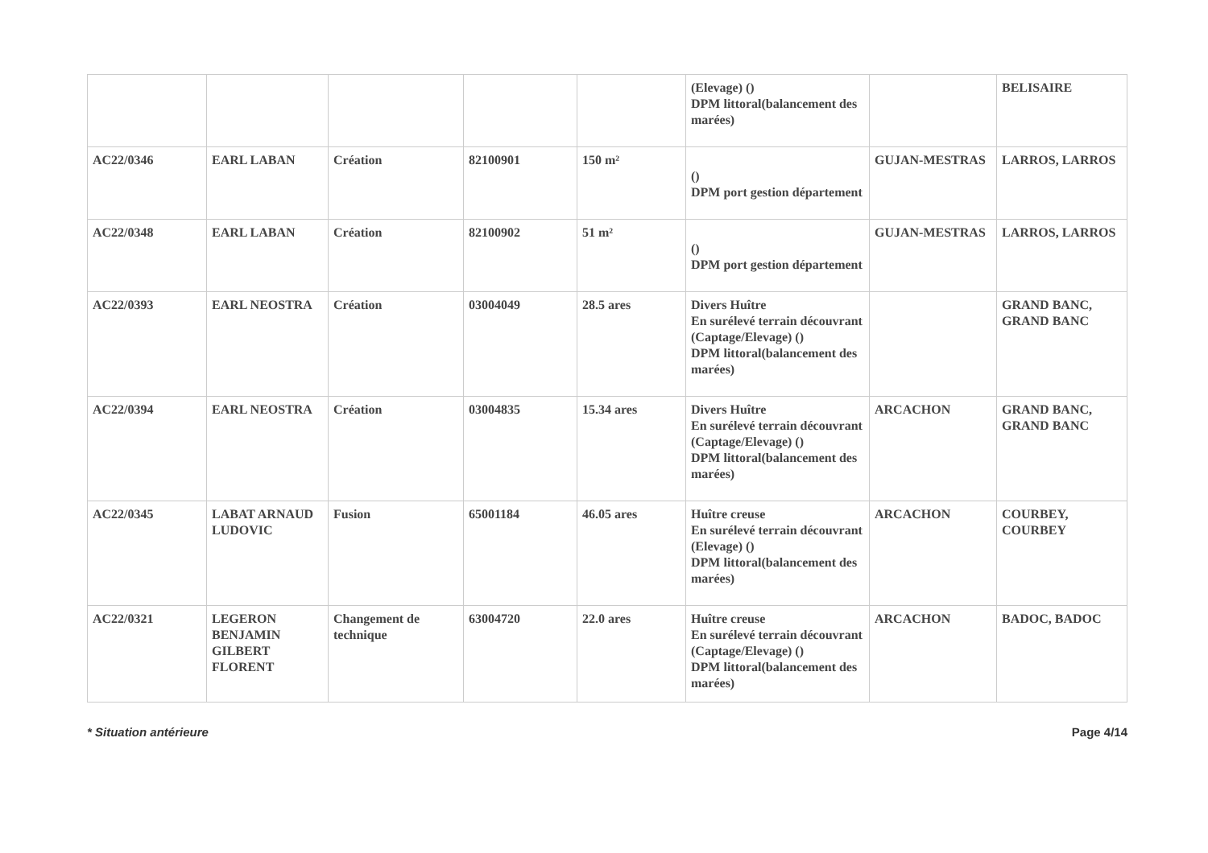| | | | | | (Elevage) () DPM littoral(balancement des marées) | | BELISAIRE |
| AC22/0346 | EARL LABAN | Création | 82100901 | 150 m² | () DPM port gestion département | GUJAN-MESTRAS | LARROS, LARROS |
| AC22/0348 | EARL LABAN | Création | 82100902 | 51 m² | () DPM port gestion département | GUJAN-MESTRAS | LARROS, LARROS |
| AC22/0393 | EARL NEOSTRA | Création | 03004049 | 28.5 ares | Divers Huître En surélevé terrain découvrant (Captage/Elevage) () DPM littoral(balancement des marées) | | GRAND BANC, GRAND BANC |
| AC22/0394 | EARL NEOSTRA | Création | 03004835 | 15.34 ares | Divers Huître En surélevé terrain découvrant (Captage/Elevage) () DPM littoral(balancement des marées) | ARCACHON | GRAND BANC, GRAND BANC |
| AC22/0345 | LABAT ARNAUD LUDOVIC | Fusion | 65001184 | 46.05 ares | Huître creuse En surélevé terrain découvrant (Elevage) () DPM littoral(balancement des marées) | ARCACHON | COURBEY, COURBEY |
| AC22/0321 | LEGERON BENJAMIN GILBERT FLORENT | Changement de technique | 63004720 | 22.0 ares | Huître creuse En surélevé terrain découvrant (Captage/Elevage) () DPM littoral(balancement des marées) | ARCACHON | BADOC, BADOC |
* Situation antérieure Page 4/14